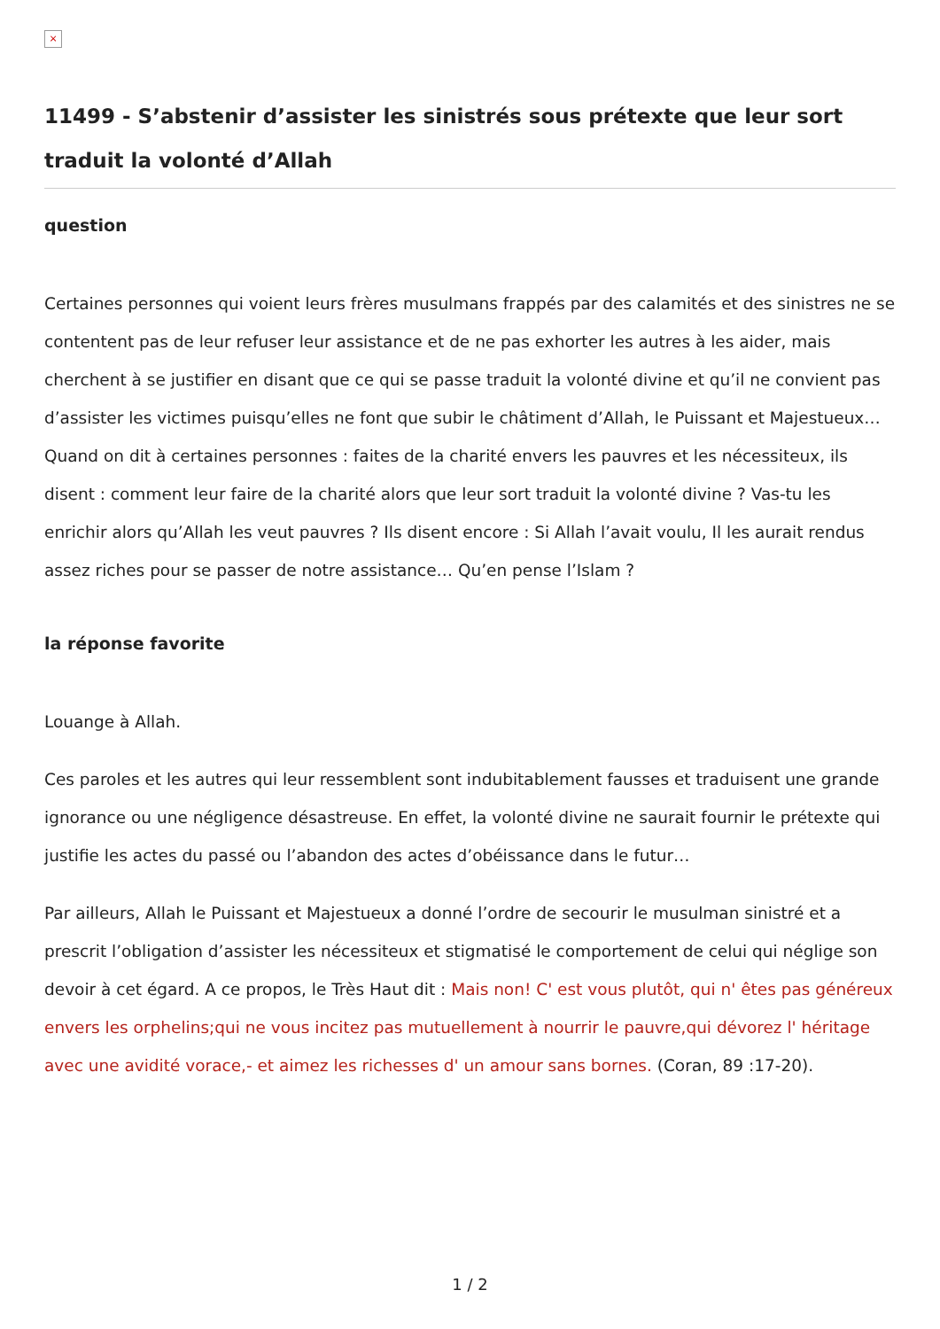×
11499 - S’abstenir d’assister les sinistrés sous prétexte que leur sort traduit la volonté d’Allah
question
Certaines personnes qui voient leurs frères musulmans frappés par des calamités et des sinistres ne se contentent pas de leur refuser leur assistance et de ne pas exhorter les autres à les aider, mais cherchent à se justifier en disant que ce qui se passe traduit la volonté divine et qu’il ne convient pas d’assister les victimes puisqu’elles ne font que subir le châtiment d’Allah, le Puissant et Majestueux…
Quand on dit à certaines personnes : faites de la charité envers les pauvres et les nécessiteux, ils disent : comment leur faire de la charité alors que leur sort traduit la volonté divine ? Vas-tu les enrichir alors qu’Allah les veut pauvres ? Ils disent encore : Si Allah l’avait voulu, Il les aurait rendus assez riches pour se passer de notre assistance… Qu’en pense l’Islam ?
la réponse favorite
Louange à Allah.
Ces paroles et les autres qui leur ressemblent sont indubitablement fausses et traduisent une grande ignorance ou une négligence désastreuse. En effet, la volonté divine ne saurait fournir le prétexte qui justifie les actes du passé ou l’abandon des actes d’obéissance dans le futur…
Par ailleurs, Allah le Puissant et Majestueux a donné l’ordre de secourir le musulman sinistré et a prescrit l’obligation d’assister les nécessiteux et stigmatisé le comportement de celui qui néglige son devoir à cet égard. A ce propos, le Très Haut dit : Mais non! C' est vous plutôt, qui n' êtes pas généreux envers les orphelins;qui ne vous incitez pas mutuellement à nourrir le pauvre,qui dévorez l' héritage avec une avidité vorace,- et aimez les richesses d' un amour sans bornes. (Coran, 89 :17-20).
1 / 2